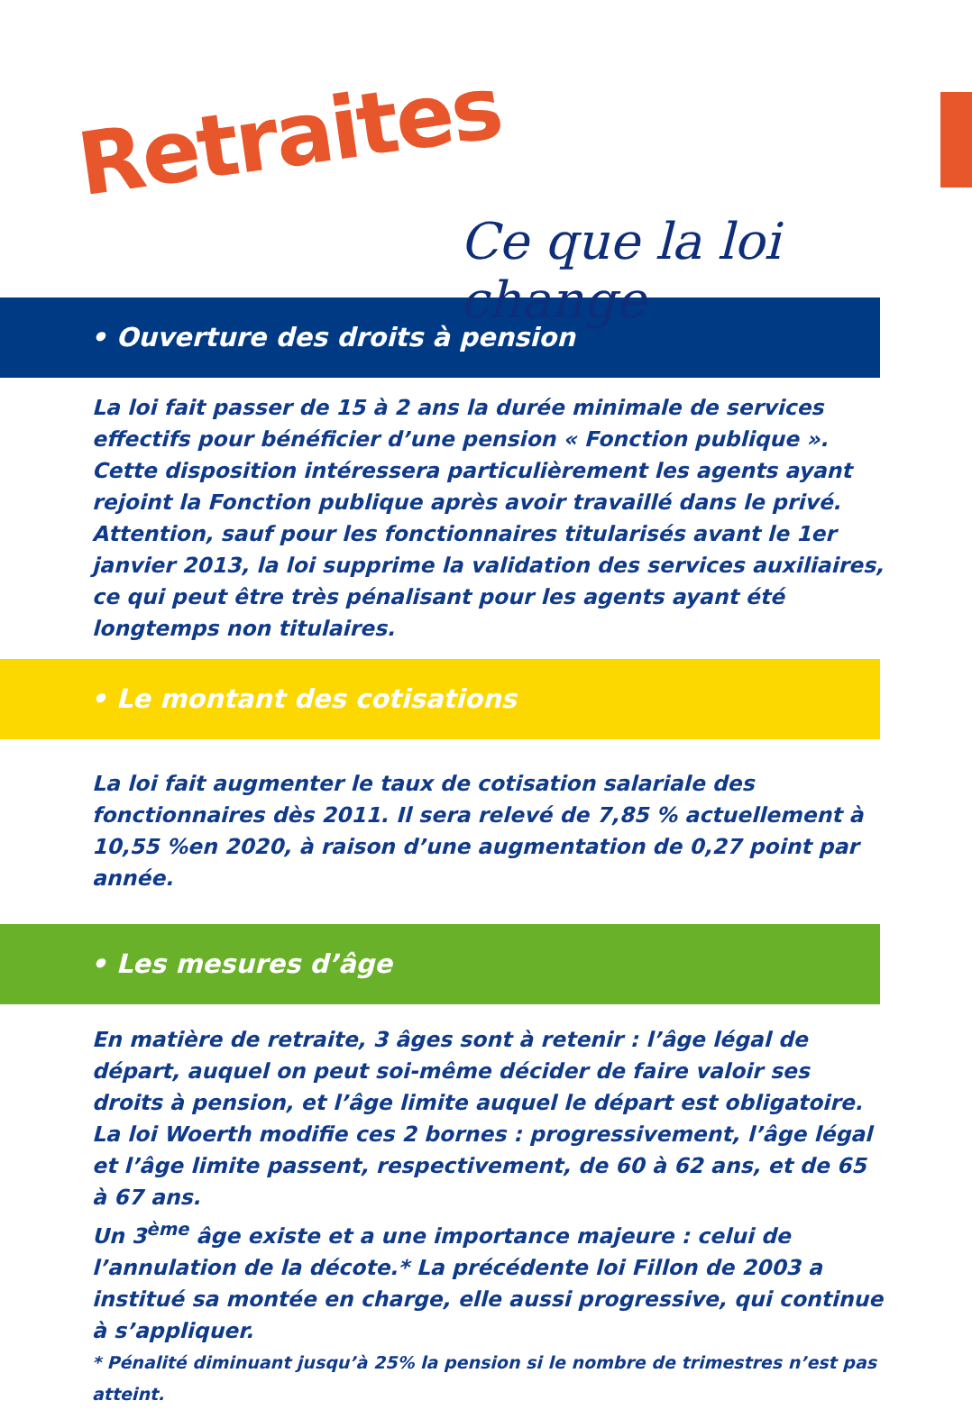Retraites
Ce que la loi change
• Ouverture des droits à pension
La loi fait passer de 15 à 2 ans la durée minimale de services effectifs pour bénéficier d’une pension « Fonction publique ».
Cette disposition intéressera particulièrement les agents ayant rejoint la Fonction publique après avoir travaillé dans le privé.
Attention, sauf pour les fonctionnaires titularisés avant le 1er janvier 2013, la loi supprime la validation des services auxiliaires, ce qui peut être très pénalisant pour les agents ayant été longtemps non titulaires.
• Le montant des cotisations
La loi fait augmenter le taux de cotisation salariale des fonctionnaires dès 2011. Il sera relevé de 7,85 % actuellement à 10,55 %en 2020, à raison d’une augmentation de 0,27 point par année.
• Les mesures d’âge
En matière de retraite, 3 âges sont à retenir : l’âge légal de départ, auquel on peut soi-même décider de faire valoir ses droits à pension, et l’âge limite auquel le départ est obligatoire. La loi Woerth modifie ces 2 bornes : progressivement, l’âge légal et l’âge limite passent, respectivement, de 60 à 62 ans, et de 65 à 67 ans.
Un 3<sup>ème</sup> âge existe et a une importance majeure : celui de l’annulation de la décote.* La précédente loi Fillon de 2003 a institué sa montée en charge, elle aussi progressive, qui continue à s’appliquer.
* Pénalité diminuant jusqu’à 25% la pension si le nombre de trimestres n’est pas atteint.